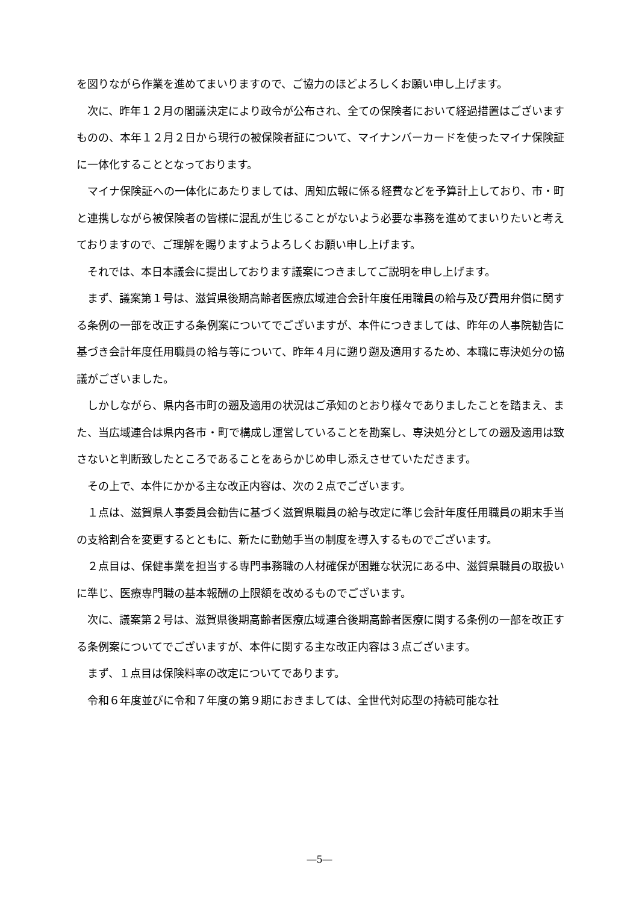を図りながら作業を進めてまいりますので、ご協力のほどよろしくお願い申し上げます。
次に、昨年１２月の閣議決定により政令が公布され、全ての保険者において経過措置はございますものの、本年１２月２日から現行の被保険者証について、マイナンバーカードを使ったマイナ保険証に一体化することとなっております。
マイナ保険証への一体化にあたりましては、周知広報に係る経費などを予算計上しており、市・町と連携しながら被保険者の皆様に混乱が生じることがないよう必要な事務を進めてまいりたいと考えておりますので、ご理解を賜りますようよろしくお願い申し上げます。
それでは、本日本議会に提出しております議案につきましてご説明を申し上げます。
まず、議案第１号は、滋賀県後期高齢者医療広域連合会計年度任用職員の給与及び費用弁償に関する条例の一部を改正する条例案についてでございますが、本件につきましては、昨年の人事院勧告に基づき会計年度任用職員の給与等について、昨年４月に遡り遡及適用するため、本職に専決処分の協議がございました。
しかしながら、県内各市町の遡及適用の状況はご承知のとおり様々でありましたことを踏まえ、また、当広域連合は県内各市・町で構成し運営していることを勘案し、専決処分としての遡及適用は致さないと判断致したところであることをあらかじめ申し添えさせていただきます。
その上で、本件にかかる主な改正内容は、次の２点でございます。
１点は、滋賀県人事委員会勧告に基づく滋賀県職員の給与改定に準じ会計年度任用職員の期末手当の支給割合を変更するとともに、新たに勤勉手当の制度を導入するものでございます。
２点目は、保健事業を担当する専門事務職の人材確保が困難な状況にある中、滋賀県職員の取扱いに準じ、医療専門職の基本報酬の上限額を改めるものでございます。
次に、議案第２号は、滋賀県後期高齢者医療広域連合後期高齢者医療に関する条例の一部を改正する条例案についてでございますが、本件に関する主な改正内容は３点ございます。
まず、１点目は保険料率の改定についてであります。
令和６年度並びに令和７年度の第９期におきましては、全世代対応型の持続可能な社
―5―